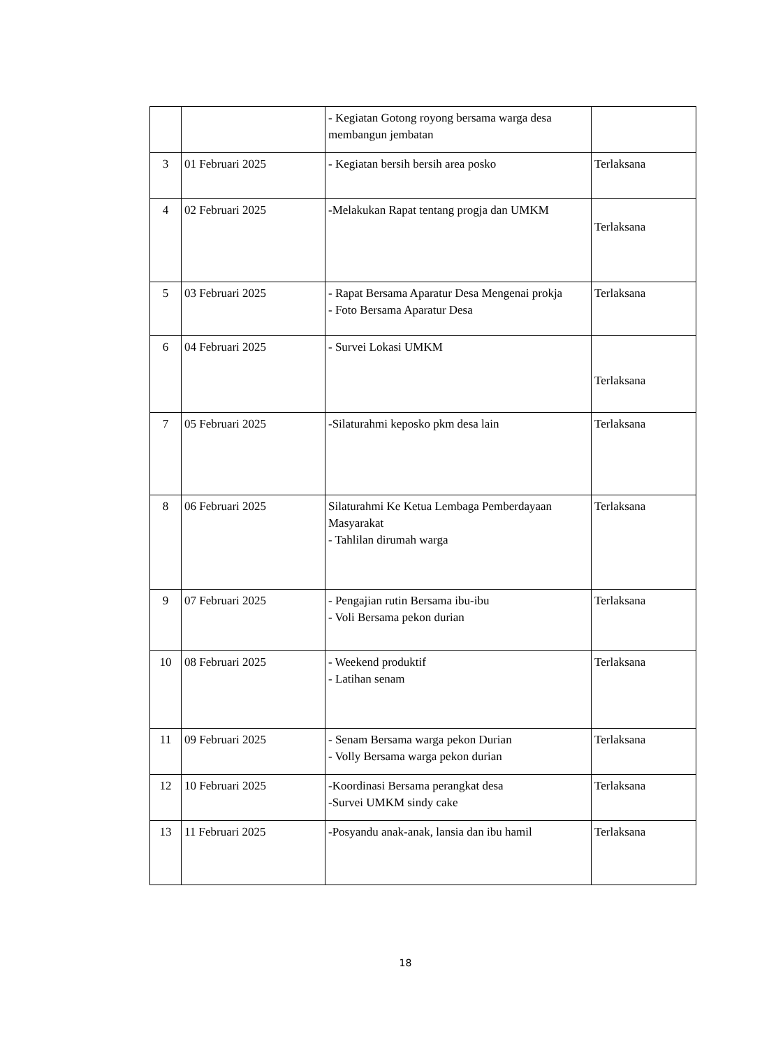| | | - Kegiatan Gotong royong bersama warga desa membangun jembatan | |
| 3 | 01 Februari 2025 | - Kegiatan bersih bersih area posko | Terlaksana |
| 4 | 02 Februari 2025 | -Melakukan Rapat tentang progja dan UMKM | Terlaksana |
| 5 | 03 Februari 2025 | - Rapat Bersama Aparatur Desa Mengenai prokja - Foto Bersama Aparatur Desa | Terlaksana |
| 6 | 04 Februari 2025 | - Survei Lokasi UMKM | Terlaksana |
| 7 | 05 Februari 2025 | -Silaturahmi keposko pkm desa lain | Terlaksana |
| 8 | 06 Februari 2025 | Silaturahmi Ke Ketua Lembaga Pemberdayaan Masyarakat - Tahlilan dirumah warga | Terlaksana |
| 9 | 07 Februari 2025 | - Pengajian rutin Bersama ibu-ibu - Voli Bersama pekon durian | Terlaksana |
| 10 | 08 Februari 2025 | - Weekend produktif - Latihan senam | Terlaksana |
| 11 | 09 Februari 2025 | - Senam Bersama warga pekon Durian - Volly Bersama warga pekon durian | Terlaksana |
| 12 | 10 Februari 2025 | -Koordinasi Bersama perangkat desa -Survei UMKM sindy cake | Terlaksana |
| 13 | 11 Februari 2025 | -Posyandu anak-anak, lansia dan ibu hamil | Terlaksana |
18